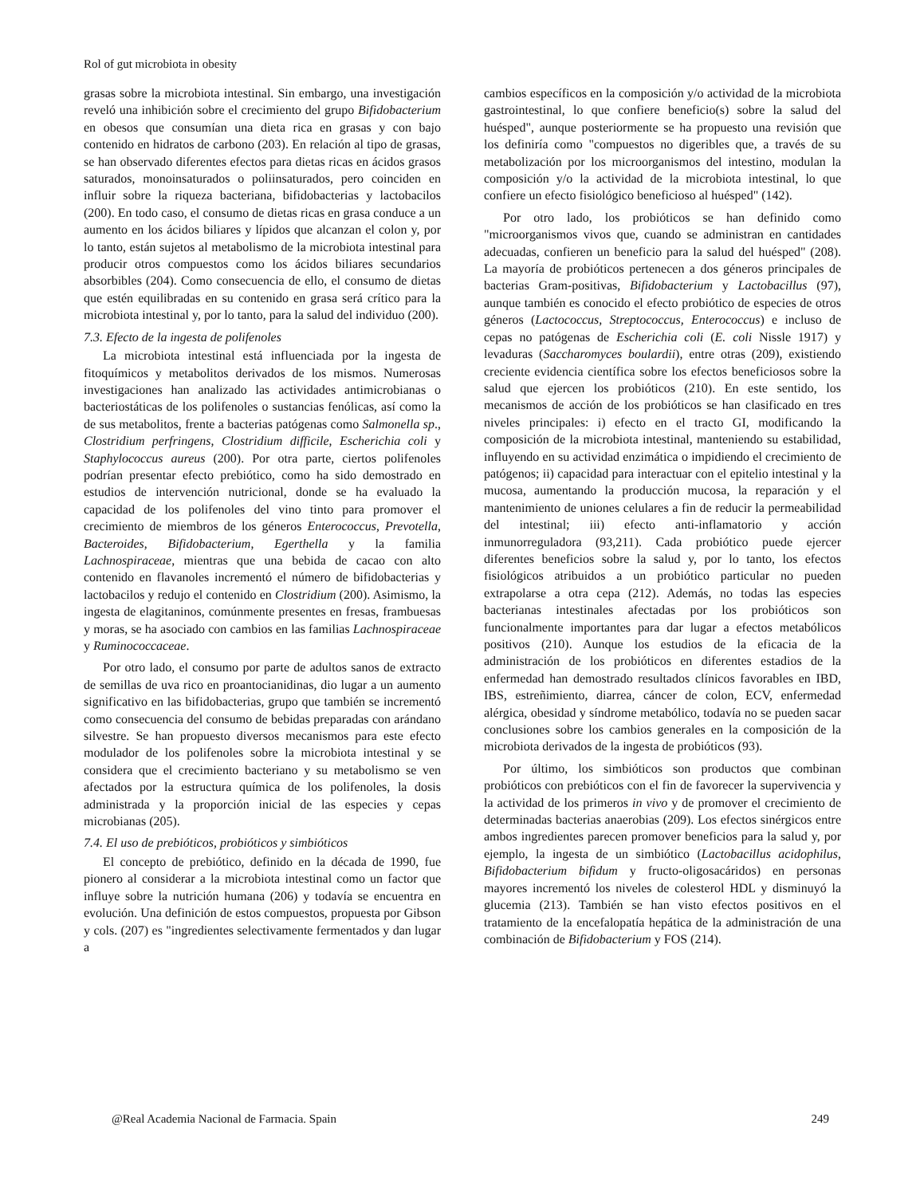Rol of gut microbiota in obesity
grasas sobre la microbiota intestinal. Sin embargo, una investigación reveló una inhibición sobre el crecimiento del grupo Bifidobacterium en obesos que consumían una dieta rica en grasas y con bajo contenido en hidratos de carbono (203). En relación al tipo de grasas, se han observado diferentes efectos para dietas ricas en ácidos grasos saturados, monoinsaturados o poliinsaturados, pero coinciden en influir sobre la riqueza bacteriana, bifidobacterias y lactobacilos (200). En todo caso, el consumo de dietas ricas en grasa conduce a un aumento en los ácidos biliares y lípidos que alcanzan el colon y, por lo tanto, están sujetos al metabolismo de la microbiota intestinal para producir otros compuestos como los ácidos biliares secundarios absorbibles (204). Como consecuencia de ello, el consumo de dietas que estén equilibradas en su contenido en grasa será crítico para la microbiota intestinal y, por lo tanto, para la salud del individuo (200).
7.3. Efecto de la ingesta de polifenoles
La microbiota intestinal está influenciada por la ingesta de fitoquímicos y metabolitos derivados de los mismos. Numerosas investigaciones han analizado las actividades antimicrobianas o bacteriostáticas de los polifenoles o sustancias fenólicas, así como la de sus metabolitos, frente a bacterias patógenas como Salmonella sp., Clostridium perfringens, Clostridium difficile, Escherichia coli y Staphylococcus aureus (200). Por otra parte, ciertos polifenoles podrían presentar efecto prebiótico, como ha sido demostrado en estudios de intervención nutricional, donde se ha evaluado la capacidad de los polifenoles del vino tinto para promover el crecimiento de miembros de los géneros Enterococcus, Prevotella, Bacteroides, Bifidobacterium, Egerthella y la familia Lachnospiraceae, mientras que una bebida de cacao con alto contenido en flavanoles incrementó el número de bifidobacterias y lactobacilos y redujo el contenido en Clostridium (200). Asimismo, la ingesta de elagitaninos, comúnmente presentes en fresas, frambuesas y moras, se ha asociado con cambios en las familias Lachnospiraceae y Ruminococcaceae.
Por otro lado, el consumo por parte de adultos sanos de extracto de semillas de uva rico en proantocianidinas, dio lugar a un aumento significativo en las bifidobacterias, grupo que también se incrementó como consecuencia del consumo de bebidas preparadas con arándano silvestre. Se han propuesto diversos mecanismos para este efecto modulador de los polifenoles sobre la microbiota intestinal y se considera que el crecimiento bacteriano y su metabolismo se ven afectados por la estructura química de los polifenoles, la dosis administrada y la proporción inicial de las especies y cepas microbianas (205).
7.4. El uso de prebióticos, probióticos y simbióticos
El concepto de prebiótico, definido en la década de 1990, fue pionero al considerar a la microbiota intestinal como un factor que influye sobre la nutrición humana (206) y todavía se encuentra en evolución. Una definición de estos compuestos, propuesta por Gibson y cols. (207) es "ingredientes selectivamente fermentados y dan lugar a
cambios específicos en la composición y/o actividad de la microbiota gastrointestinal, lo que confiere beneficio(s) sobre la salud del huésped", aunque posteriormente se ha propuesto una revisión que los definiría como "compuestos no digeribles que, a través de su metabolización por los microorganismos del intestino, modulan la composición y/o la actividad de la microbiota intestinal, lo que confiere un efecto fisiológico beneficioso al huésped" (142).
Por otro lado, los probióticos se han definido como "microorganismos vivos que, cuando se administran en cantidades adecuadas, confieren un beneficio para la salud del huésped" (208). La mayoría de probióticos pertenecen a dos géneros principales de bacterias Gram-positivas, Bifidobacterium y Lactobacillus (97), aunque también es conocido el efecto probiótico de especies de otros géneros (Lactococcus, Streptococcus, Enterococcus) e incluso de cepas no patógenas de Escherichia coli (E. coli Nissle 1917) y levaduras (Saccharomyces boulardii), entre otras (209), existiendo creciente evidencia científica sobre los efectos beneficiosos sobre la salud que ejercen los probióticos (210). En este sentido, los mecanismos de acción de los probióticos se han clasificado en tres niveles principales: i) efecto en el tracto GI, modificando la composición de la microbiota intestinal, manteniendo su estabilidad, influyendo en su actividad enzimática o impidiendo el crecimiento de patógenos; ii) capacidad para interactuar con el epitelio intestinal y la mucosa, aumentando la producción mucosa, la reparación y el mantenimiento de uniones celulares a fin de reducir la permeabilidad del intestinal; iii) efecto anti-inflamatorio y acción inmunorreguladora (93,211). Cada probiótico puede ejercer diferentes beneficios sobre la salud y, por lo tanto, los efectos fisiológicos atribuidos a un probiótico particular no pueden extrapolarse a otra cepa (212). Además, no todas las especies bacterianas intestinales afectadas por los probióticos son funcionalmente importantes para dar lugar a efectos metabólicos positivos (210). Aunque los estudios de la eficacia de la administración de los probióticos en diferentes estadios de la enfermedad han demostrado resultados clínicos favorables en IBD, IBS, estreñimiento, diarrea, cáncer de colon, ECV, enfermedad alérgica, obesidad y síndrome metabólico, todavía no se pueden sacar conclusiones sobre los cambios generales en la composición de la microbiota derivados de la ingesta de probióticos (93).
Por último, los simbióticos son productos que combinan probióticos con prebióticos con el fin de favorecer la supervivencia y la actividad de los primeros in vivo y de promover el crecimiento de determinadas bacterias anaerobias (209). Los efectos sinérgicos entre ambos ingredientes parecen promover beneficios para la salud y, por ejemplo, la ingesta de un simbiótico (Lactobacillus acidophilus, Bifidobacterium bifidum y fructo-oligosacáridos) en personas mayores incrementó los niveles de colesterol HDL y disminuyó la glucemia (213). También se han visto efectos positivos en el tratamiento de la encefalopatía hepática de la administración de una combinación de Bifidobacterium y FOS (214).
@Real Academia Nacional de Farmacia. Spain 249